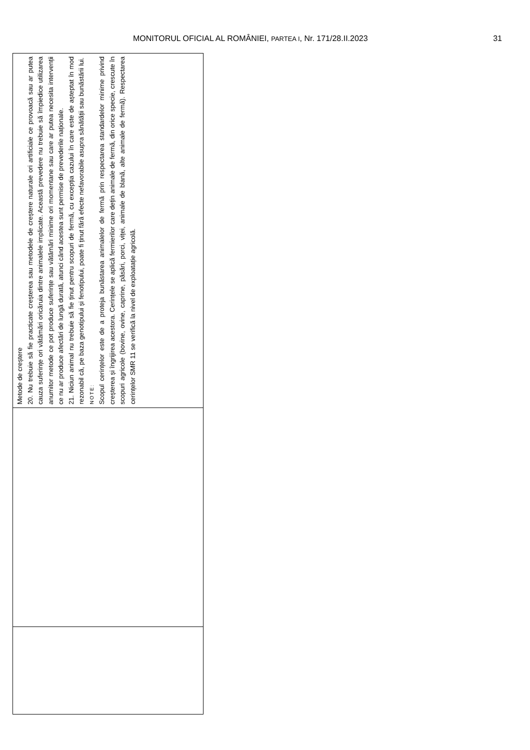MONITORUL OFICIAL AL ROMÂNIEI, PARTEA I, Nr. 171/28.II.2023 31
| Metode de creștere 20. Nu trebuie să fie practicate creșterea sau metodele de creștere naturale ori artificiale ce provoacă sau ar putea cauza suferințe ori vătămări oricăruia dintre animalele implicate. Această prevedere nu trebuie să împiedice utilizarea anumitor metode ce pot produce suferințe sau vătămări minime ori momentane sau care ar putea necesita intervenții ce nu ar produce afectări de lungă durată, atunci când acestea sunt permise de prevederile naționale. 21. Niciun animal nu trebuie să fie ținut pentru scopuri de fermă, cu excepția cazului în care este de așteptat în mod rezonabil că, pe baza genotipului și fenotipului, poate fi ținut fără efecte nefavorabile asupra sănătății sau bunăstării lui. NOTE: Scopul cerințelor este de a proteja bunăstarea animalelor de fermă prin respectarea standardelor minime privind creșterea și îngrijirea acestora. Cerințele se aplică fermierilor care dețin animale de fermă, din orice specie, crescute în scopuri agricole (bovine, ovine, caprine, păsări, porci, viței, animale de blană, alte animale de fermă). Respectarea cerințelor SMR 11 se verifică la nivel de exploatație agricolă. |